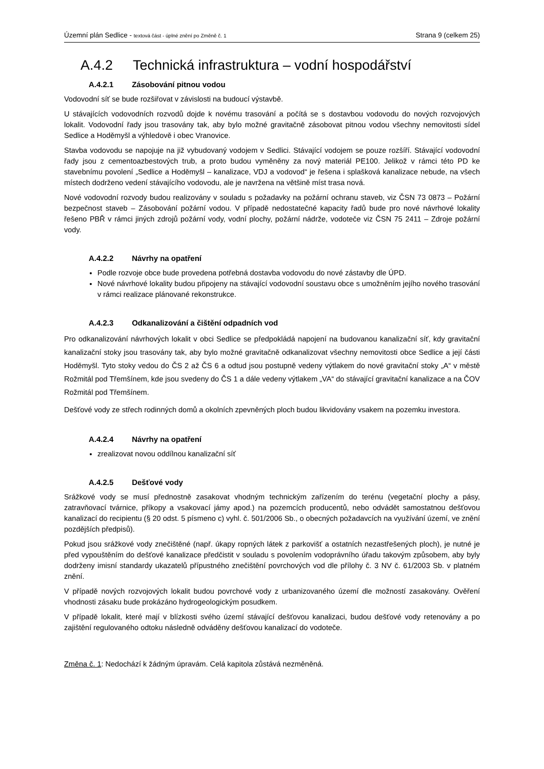Územní plán Sedlice - textová část - úplné znění po Změně č. 1
Strana 9 (celkem 25)
A.4.2 Technická infrastruktura – vodní hospodářství
A.4.2.1 Zásobování pitnou vodou
Vodovodní síť se bude rozšiřovat v závislosti na budoucí výstavbě.
U stávajících vodovodních rozvodů dojde k novému trasování a počítá se s dostavbou vodovodu do nových rozvojových lokalit. Vodovodní řady jsou trasovány tak, aby bylo možné gravitačně zásobovat pitnou vodou všechny nemovitosti sídel Sedlice a Hoděmyšl a výhledově i obec Vranovice.
Stavba vodovodu se napojuje na již vybudovaný vodojem v Sedlici. Stávající vodojem se pouze rozšíří. Stávající vodovodní řady jsou z cementoazbestových trub, a proto budou vyměněny za nový materiál PE100. Jelikož v rámci této PD ke stavebnímu povolení „Sedlice a Hoděmyšl – kanalizace, VDJ a vodovod“ je řešena i splašková kanalizace nebude, na všech místech dodrženo vedení stávajícího vodovodu, ale je navržena na většině míst trasa nová.
Nové vodovodní rozvody budou realizovány v souladu s požadavky na požární ochranu staveb, viz ČSN 73 0873 – Požární bezpečnost staveb – Zásobování požární vodou. V případě nedostatečné kapacity řadů bude pro nové návrhové lokality řešeno PBŘ v rámci jiných zdrojů požární vody, vodní plochy, požární nádrže, vodoteče viz ČSN 75 2411 – Zdroje požární vody.
A.4.2.2 Návrhy na opatření
Podle rozvoje obce bude provedena potřebná dostavba vodovodu do nové zástavby dle ÚPD.
Nové návrhové lokality budou připojeny na stávající vodovodní soustavu obce s umožněním jejího nového trasování v rámci realizace plánované rekonstrukce.
A.4.2.3 Odkanalizování a čištění odpadních vod
Pro odkanalizování návrhových lokalit v obci Sedlice se předpokládá napojení na budovanou kanalizační síť, kdy gravitační kanalizační stoky jsou trasovány tak, aby bylo možné gravitačně odkanalizovat všechny nemovitosti obce Sedlice a její části Hoděmyšl. Tyto stoky vedou do ČS 2 až ČS 6 a odtud jsou postupně vedeny výtlakem do nové gravitační stoky „A“ v městě Rožmitál pod Třemšínem, kde jsou svedeny do ČS 1 a dále vedeny výtlakem „VA“ do stávající gravitační kanalizace a na ČOV Rožmitál pod Třemšínem.
Dešťové vody ze střech rodinných domů a okolních zpevněných ploch budou likvidovány vsakem na pozemku investora.
A.4.2.4 Návrhy na opatření
zrealizovat novou oddílnou kanalizační síť
A.4.2.5 Dešťové vody
Srážkové vody se musí přednostně zasakovat vhodným technickým zařízením do terénu (vegetační plochy a pásy, zatravňovací tvárnice, příkopy a vsakovací jámy apod.) na pozemcích producentů, nebo odvádět samostatnou dešťovou kanalizací do recipientu (§ 20 odst. 5 písmeno c) vyhl. č. 501/2006 Sb., o obecných požadavcích na využívání území, ve znění pozdějších předpisů).
Pokud jsou srážkové vody znečištěné (např. úkapy ropných látek z parkovišť a ostatních nezastřešených ploch), je nutné je před vypouštěním do dešťové kanalizace předčistit v souladu s povolením vodoprávního úřadu takovým způsobem, aby byly dodrženy imisní standardy ukazatelů přípustného znečištění povrchových vod dle přílohy č. 3 NV č. 61/2003 Sb. v platném znění.
V případě nových rozvojových lokalit budou povrchové vody z urbanizovaného území dle možností zasakovány. Ověření vhodnosti zásaku bude prokázáno hydrogeologickým posudkem.
V případě lokalit, které mají v blízkosti svého území stávající dešťovou kanalizaci, budou dešťové vody retenovány a po zajištění regulovaného odtoku následně odváděny dešťovou kanalizací do vodoteče.
Změna č. 1: Nedochází k žádným úpravám. Celá kapitola zůstává nezměněná.